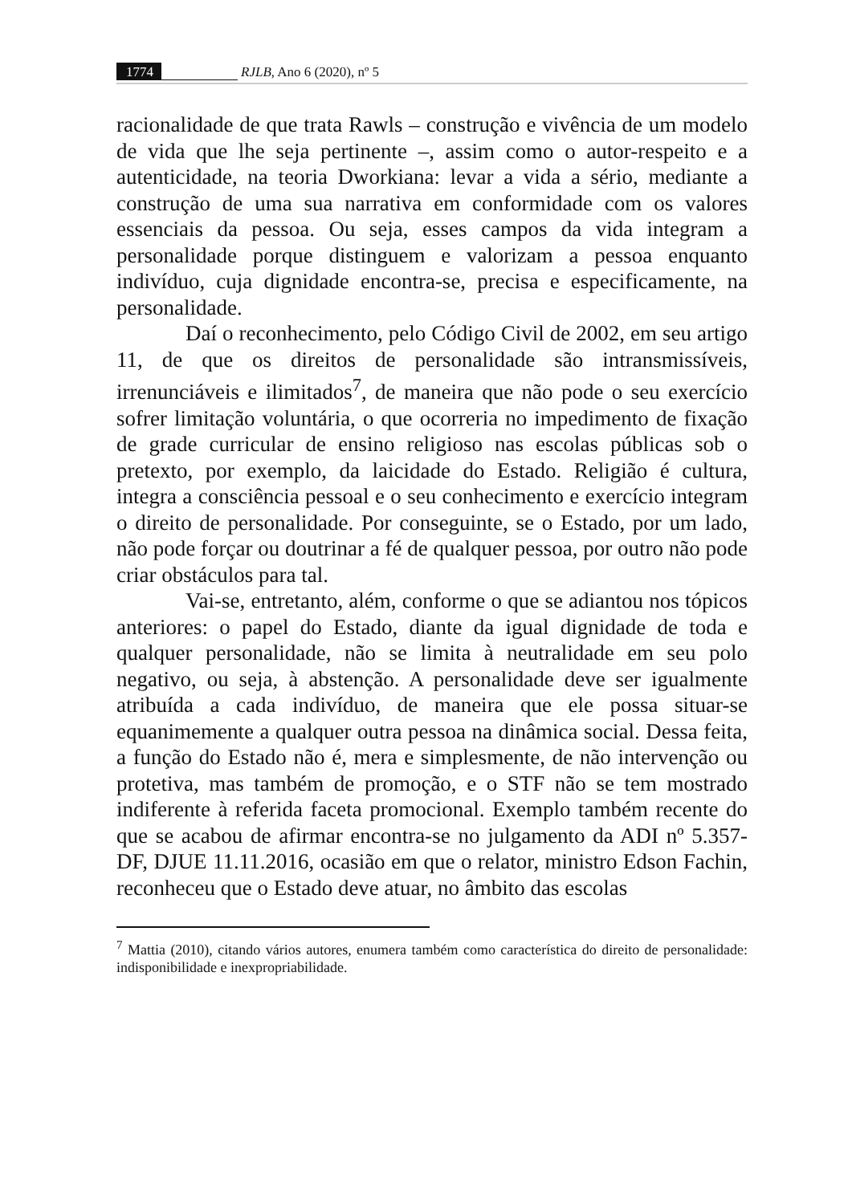1774 RJLB, Ano 6 (2020), nº 5
racionalidade de que trata Rawls – construção e vivência de um modelo de vida que lhe seja pertinente –, assim como o autor-respeito e a autenticidade, na teoria Dworkiana: levar a vida a sério, mediante a construção de uma sua narrativa em conformidade com os valores essenciais da pessoa. Ou seja, esses campos da vida integram a personalidade porque distinguem e valorizam a pessoa enquanto indivíduo, cuja dignidade encontra-se, precisa e especificamente, na personalidade.
Daí o reconhecimento, pelo Código Civil de 2002, em seu artigo 11, de que os direitos de personalidade são intransmissíveis, irrenunciáveis e ilimitados<sup>7</sup>, de maneira que não pode o seu exercício sofrer limitação voluntária, o que ocorreria no impedimento de fixação de grade curricular de ensino religioso nas escolas públicas sob o pretexto, por exemplo, da laicidade do Estado. Religião é cultura, integra a consciência pessoal e o seu conhecimento e exercício integram o direito de personalidade. Por conseguinte, se o Estado, por um lado, não pode forçar ou doutrinar a fé de qualquer pessoa, por outro não pode criar obstáculos para tal.
Vai-se, entretanto, além, conforme o que se adiantou nos tópicos anteriores: o papel do Estado, diante da igual dignidade de toda e qualquer personalidade, não se limita à neutralidade em seu polo negativo, ou seja, à abstenção. A personalidade deve ser igualmente atribuída a cada indivíduo, de maneira que ele possa situar-se equanimemente a qualquer outra pessoa na dinâmica social. Dessa feita, a função do Estado não é, mera e simplesmente, de não intervenção ou protetiva, mas também de promoção, e o STF não se tem mostrado indiferente à referida faceta promocional. Exemplo também recente do que se acabou de afirmar encontra-se no julgamento da ADI nº 5.357-DF, DJUE 11.11.2016, ocasião em que o relator, ministro Edson Fachin, reconheceu que o Estado deve atuar, no âmbito das escolas
<sup>7</sup> Mattia (2010), citando vários autores, enumera também como característica do direito de personalidade: indisponibilidade e inexpropriabilidade.